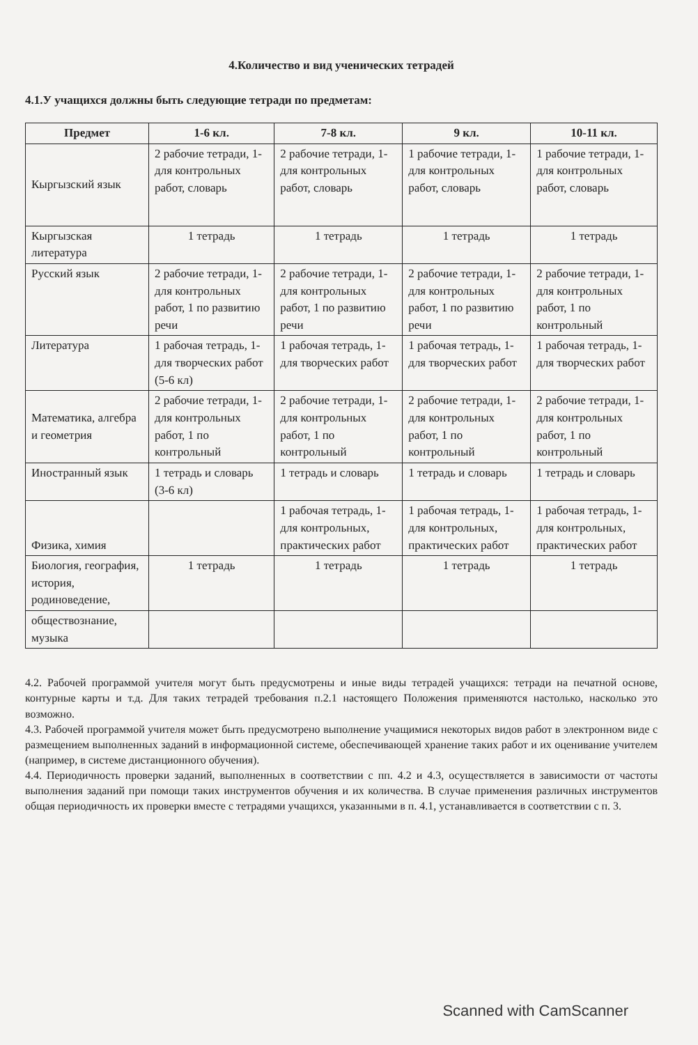4.Количество и вид ученических тетрадей
4.1.У учащихся должны быть следующие тетради по предметам:
| Предмет | 1-6 кл. | 7-8 кл. | 9 кл. | 10-11 кл. |
| --- | --- | --- | --- | --- |
| Кыргызский язык | 2 рабочие тетради, 1-для контрольных работ, словарь | 2 рабочие тетради, 1-для контрольных работ, словарь | 1 рабочие тетради, 1-для контрольных работ, словарь | 1 рабочие тетради, 1-для контрольных работ, словарь |
| Кыргызская литература | 1 тетрадь | 1 тетрадь | 1 тетрадь | 1 тетрадь |
| Русский язык | 2 рабочие тетради, 1-для контрольных работ, 1 по развитию речи | 2 рабочие тетради, 1-для контрольных работ, 1 по развитию речи | 2 рабочие тетради, 1-для контрольных работ, 1 по развитию речи | 2 рабочие тетради, 1-для контрольных работ, 1 по контрольный |
| Литература | 1 рабочая тетрадь, 1-для творческих работ (5-6 кл) | 1 рабочая тетрадь, 1-для творческих работ | 1 рабочая тетрадь, 1-для творческих работ | 1 рабочая тетрадь, 1-для творческих работ |
| Математика, алгебра и геометрия | 2 рабочие тетради, 1-для контрольных работ, 1 по контрольный | 2 рабочие тетради, 1-для контрольных работ, 1 по контрольный | 2 рабочие тетради, 1-для контрольных работ, 1 по контрольный | 2 рабочие тетради, 1-для контрольных работ, 1 по контрольный |
| Иностранный язык | 1 тетрадь и словарь (3-6 кл) | 1 тетрадь и словарь | 1 тетрадь и словарь | 1 тетрадь и словарь |
| Физика, химия | | 1 рабочая тетрадь, 1-для контрольных, практических работ | 1 рабочая тетрадь, 1-для контрольных, практических работ | 1 рабочая тетрадь, 1-для контрольных, практических работ |
| Биология, география, история, родиноведение, | 1 тетрадь | 1 тетрадь | 1 тетрадь | 1 тетрадь |
| обществознание, музыка | | | | |
4.2. Рабочей программой учителя могут быть предусмотрены и иные виды тетрадей учащихся: тетради на печатной основе, контурные карты и т.д. Для таких тетрадей требования п.2.1 настоящего Положения применяются настолько, насколько это возможно.
4.3. Рабочей программой учителя может быть предусмотрено выполнение учащимися некоторых видов работ в электронном виде с размещением выполненных заданий в информационной системе, обеспечивающей хранение таких работ и их оценивание учителем (например, в системе дистанционного обучения).
4.4. Периодичность проверки заданий, выполненных в соответствии с пп. 4.2 и 4.3, осуществляется в зависимости от частоты выполнения заданий при помощи таких инструментов обучения и их количества. В случае применения различных инструментов общая периодичность их проверки вместе с тетрадями учащихся, указанными в п. 4.1, устанавливается в соответствии с п. 3.
Scanned with CamScanner